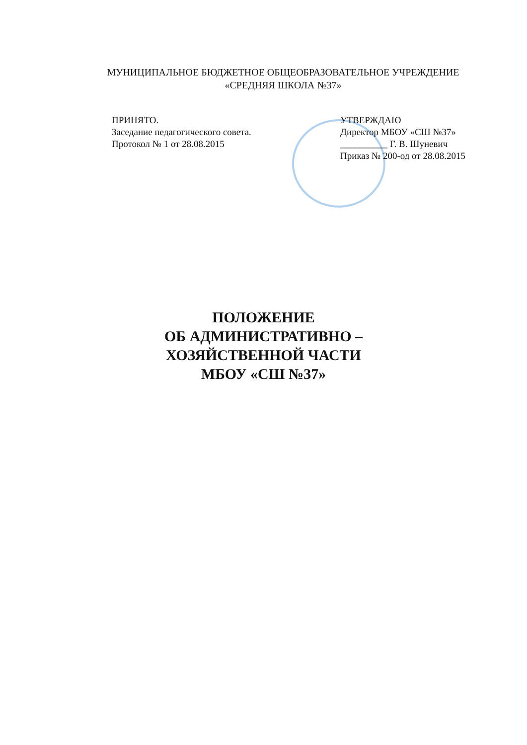МУНИЦИПАЛЬНОЕ БЮДЖЕТНОЕ ОБЩЕОБРАЗОВАТЕЛЬНОЕ УЧРЕЖДЕНИЕ
«СРЕДНЯЯ ШКОЛА №37»
ПРИНЯТО.
Заседание педагогического совета.
Протокол № 1 от 28.08.2015
УТВЕРЖДАЮ
Директор МБОУ «СШ №37»
__________ Г. В. Шуневич
Приказ № 200-од от 28.08.2015
ПОЛОЖЕНИЕ
ОБ АДМИНИСТРАТИВНО –
ХОЗЯЙСТВЕННОЙ ЧАСТИ
МБОУ «СШ №37»